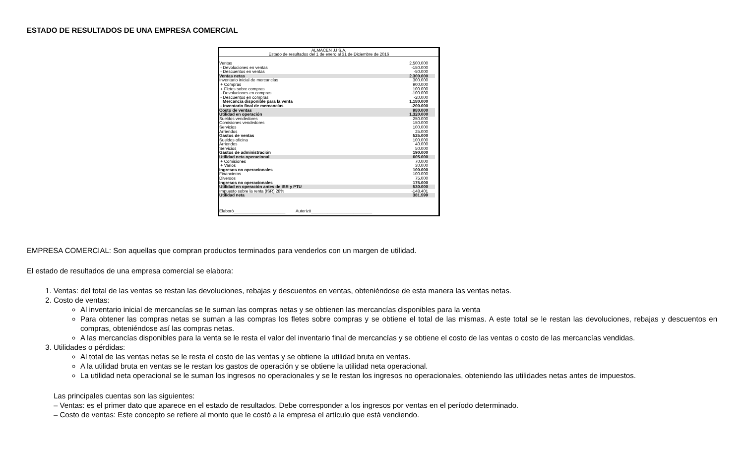ESTADO DE RESULTADOS DE UNA EMPRESA COMERCIAL
ALMACEN JJ S.A.
Estado de resultados del 1 de enero al 31 de Diciembre de 2016
| Ventas | 2.500.000 |
| - Devoluciones en ventas | -150.000 |
| - Descuentos en ventas | -50.000 |
| Ventas netas | 2.300.000 |
| Inventario inicial de mercancías | 300.000 |
| + Compras | 900.000 |
| + Fletes sobre compras | 100.000 |
| - Devoluciones en compras | -100.000 |
| - Descuentos en compras | -20.000 |
| Mercancía disponible para la venta | 1.180.000 |
| - Inventario final de mercancías | -200.000 |
| Costo de ventas | 980.000 |
| Utilidad en operación | 1.320.000 |
| Sueldos vendedores | 250.000 |
| Comisiones vendedores | 150.000 |
| Servicios | 100.000 |
| Arriendos | 25.000 |
| Gastos de ventas | 525.000 |
| Sueldos oficina | 100.000 |
| Arriendos | 40.000 |
| Servicios | 50.000 |
| Gastos de administración | 190.000 |
| Utilidad neta operacional | 605.000 |
| + Comisiones | 70.000 |
| + Varios | 30.000 |
| Ingresos no operacionales | 100.000 |
| Financieros | 100.000 |
| Diversos | 75.000 |
| Ingresos no operacionales | 175.000 |
| Utilidad en operación antes de ISR y PTU | 530.000 |
| Impuesto sobre la renta (ISR) 28% | -148.401 |
| Utilidad neta | 381.599 |
Elaboró______________________ Autorizó__________________________
EMPRESA COMERCIAL: Son aquellas que compran productos terminados para venderlos con un margen de utilidad.
El estado de resultados de una empresa comercial se elabora:
1. Ventas: del total de las ventas se restan las devoluciones, rebajas y descuentos en ventas, obteniéndose de esta manera las ventas netas.
2. Costo de ventas:
Al inventario inicial de mercancías se le suman las compras netas y se obtienen las mercancías disponibles para la venta
Para obtener las compras netas se suman a las compras los fletes sobre compras y se obtiene el total de las mismas. A este total se le restan las devoluciones, rebajas y descuentos en compras, obteniéndose así las compras netas.
A las mercancías disponibles para la venta se le resta el valor del inventario final de mercancías y se obtiene el costo de las ventas o costo de las mercancías vendidas.
3. Utilidades o pérdidas:
Al total de las ventas netas se le resta el costo de las ventas y se obtiene la utilidad bruta en ventas.
A la utilidad bruta en ventas se le restan los gastos de operación y se obtiene la utilidad neta operacional.
La utilidad neta operacional se le suman los ingresos no operacionales y se le restan los ingresos no operacionales, obteniendo las utilidades netas antes de impuestos.
Las principales cuentas son las siguientes:
– Ventas: es el primer dato que aparece en el estado de resultados. Debe corresponder a los ingresos por ventas en el período determinado.
– Costo de ventas: Este concepto se refiere al monto que le costó a la empresa el artículo que está vendiendo.